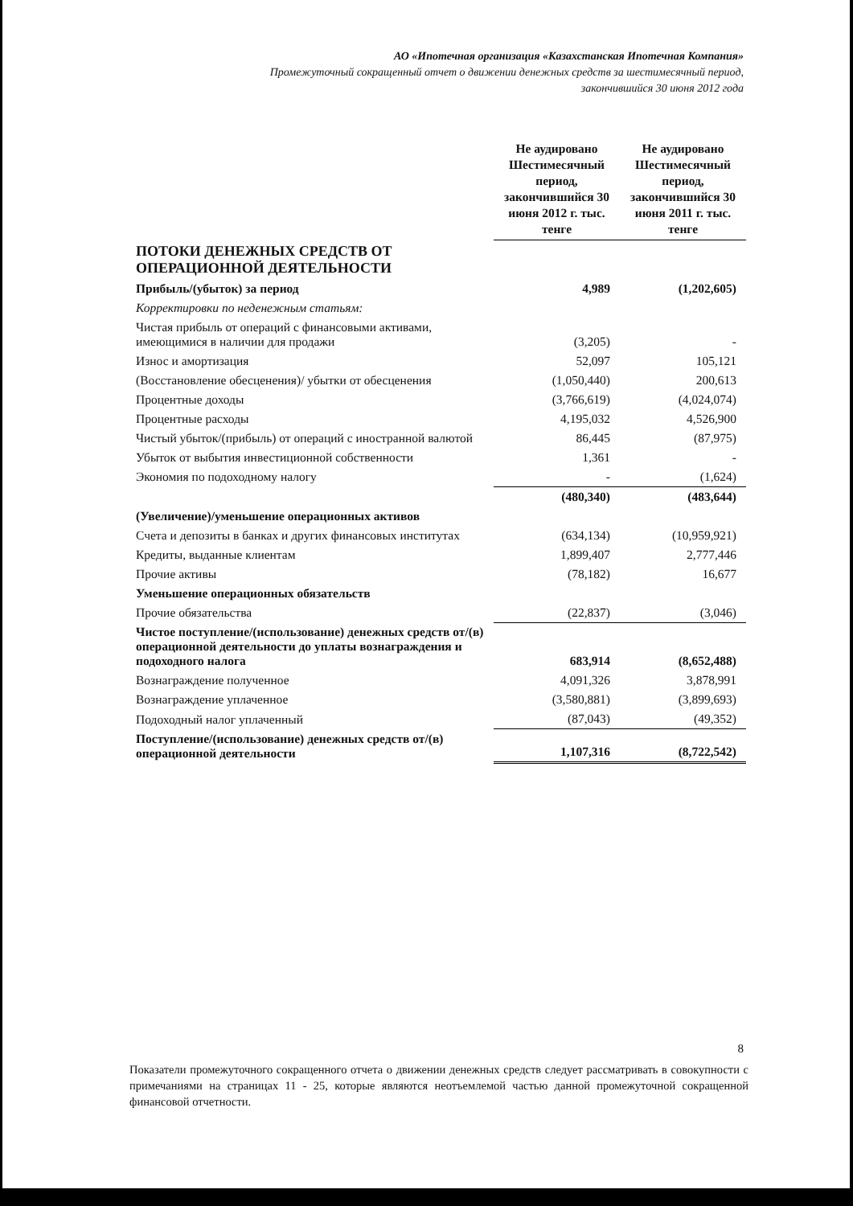АО «Ипотечная организация «Казахстанская Ипотечная Компания»
Промежуточный сокращенный отчет о движении денежных средств за шестимесячный период,
закончившийся 30 июня 2012 года
| | Не аудировано Шестимесячный период, закончившийся 30 июня 2012 г. тыс. тенге | Не аудировано Шестимесячный период, закончившийся 30 июня 2011 г. тыс. тенге |
| ПОТОКИ ДЕНЕЖНЫХ СРЕДСТВ ОТ ОПЕРАЦИОННОЙ ДЕЯТЕЛЬНОСТИ | | |
| Прибыль/(убыток) за период | 4,989 | (1,202,605) |
| Корректировки по неденежным статьям: | | |
| Чистая прибыль от операций с финансовыми активами, имеющимися в наличии для продажи | (3,205) | - |
| Износ и амортизация | 52,097 | 105,121 |
| (Восстановление обесценения)/ убытки от обесценения | (1,050,440) | 200,613 |
| Процентные доходы | (3,766,619) | (4,024,074) |
| Процентные расходы | 4,195,032 | 4,526,900 |
| Чистый убыток/(прибыль) от операций с иностранной валютой | 86,445 | (87,975) |
| Убыток от выбытия инвестиционной собственности | 1,361 | - |
| Экономия по подоходному налогу | - | (1,624) |
| | (480,340) | (483,644) |
| (Увеличение)/уменьшение операционных активов | | |
| Счета и депозиты в банках и других финансовых институтах | (634,134) | (10,959,921) |
| Кредиты, выданные клиентам | 1,899,407 | 2,777,446 |
| Прочие активы | (78,182) | 16,677 |
| Уменьшение операционных обязательств | | |
| Прочие обязательства | (22,837) | (3,046) |
| Чистое поступление/(использование) денежных средств от/(в) операционной деятельности до уплаты вознаграждения и подоходного налога | 683,914 | (8,652,488) |
| Вознаграждение полученное | 4,091,326 | 3,878,991 |
| Вознаграждение уплаченное | (3,580,881) | (3,899,693) |
| Подоходный налог уплаченный | (87,043) | (49,352) |
| Поступление/(использование) денежных средств от/(в) операционной деятельности | 1,107,316 | (8,722,542) |
8
Показатели промежуточного сокращенного отчета о движении денежных средств следует рассматривать в совокупности с примечаниями на страницах 11 - 25, которые являются неотъемлемой частью данной промежуточной сокращенной финансовой отчетности.